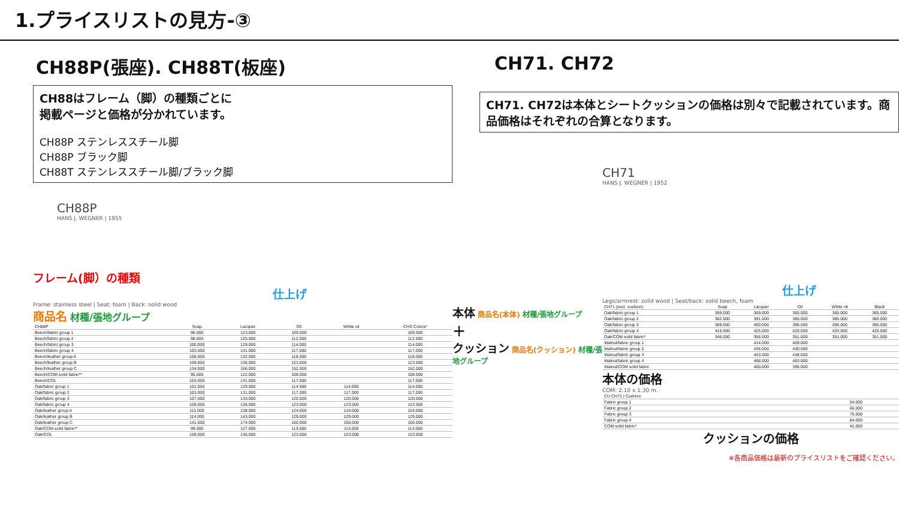1.プライスリストの見方-③
CH88P(張座). CH88T(板座)
CH88はフレーム（脚）の種類ごとに
掲載ページと価格が分かれています。
CH88P ステンレススチール脚
CH88P ブラック脚
CH88T ステンレススチール脚/ブラック脚
CH88P
HANS J. WEGNER | 1955
フレーム(脚）の種類
仕上げ
Frame: stainless steel | Seat: foam | Back: solid wood
商品名 材種/張地グループ
| CH88P | Soap | Lacquer | Oil | White oil | CHS Colors* |
| --- | --- | --- | --- | --- | --- |
| Beech/fabric group 1 | 96.000 | 123.000 | 109.000 | | 109.000 |
| Beech/fabric group 2 | 98.000 | 125.000 | 112.000 | | 112.000 |
| Beech/fabric group 3 | 100.000 | 129.000 | 114.000 | | 114.000 |
| Beech/fabric group 4 | 103.000 | 131.000 | 117.000 | | 117.000 |
| Beech/leather group A | 106.000 | 132.000 | 118.000 | | 118.000 |
| Beech/leather group B | 109.000 | 136.000 | 123.000 | | 123.000 |
| Beech/leather group C | 134.000 | 166.000 | 152.000 | | 152.000 |
| Beech/COM solid fabric** | 95.000 | 122.000 | 108.000 | | 108.000 |
| Beech/COL | 103.000 | 131.000 | 117.000 | | 117.000 |
| Oak/fabric group 1 | 101.000 | 129.000 | 114.000 | 114.000 | 114.000 |
| Oak/fabric group 2 | 103.000 | 131.000 | 117.000 | 117.000 | 117.000 |
| Oak/fabric group 3 | 107.000 | 133.000 | 120.000 | 120.000 | 120.000 |
| Oak/fabric group 4 | 109.000 | 136.000 | 123.000 | 123.000 | 123.000 |
| Oak/leather group A | 111.000 | 138.000 | 124.000 | 124.000 | 124.000 |
| Oak/leather group B | 114.000 | 143.000 | 129.000 | 129.000 | 129.000 |
| Oak/leather group C | 141.000 | 174.000 | 160.000 | 160.000 | 160.000 |
| Oak/COM solid fabric** | 99.000 | 127.000 | 113.000 | 113.000 | 113.000 |
| Oak/COL | 109.000 | 136.000 | 123.000 | 123.000 | 123.000 |
CH71. CH72
CH71. CH72は本体とシートクッションの価格は別々で記載されています。商品価格はそれぞれの合算となります。
CH71
HANS J. WEGNER | 1952
仕上げ
Legs/armrest: solid wood | Seat/back: solid beech, foam
本体 商品名(本体) 材種/張地グループ
＋
クッション 商品名(クッション) 材種/張地グループ
| CH71 (excl. cushion) | Soap | Lacquer | Oil | White oil | Black |
| --- | --- | --- | --- | --- | --- |
| Oak/fabric group 1 | 359.000 | 369.000 | 365.000 | 365.000 | 365.000 |
| Oak/fabric group 2 | 382.000 | 391.000 | 385.000 | 385.000 | 385.000 |
| Oak/fabric group 3 | 389.000 | 400.000 | 396.000 | 396.000 | 396.000 |
| Oak/fabric group 4 | 415.000 | 425.000 | 420.000 | 420.000 | 420.000 |
| Oak/COM solid fabric* | 346.000 | 356.000 | 351.000 | 351.000 | 351.000 |
| Walnut/fabric group 1 | | 414.000 | 409.000 | | |
| Walnut/fabric group 2 | | 435.000 | 430.000 | | |
| Walnut/fabric group 3 | | 443.000 | 438.000 | | |
| Walnut/fabric group 4 | | 468.000 | 463.000 | | |
| Walnut/COM solid fabric | | 400.000 | 396.000 | | |
本体の価格
COM: 2.10 x 1.30 m.
| CU CH71 / Cushion | |
| --- | --- |
| Fabric group 1 | 54.000 |
| Fabric group 2 | 66.000 |
| Fabric group 3 | 75.000 |
| Fabric group 4 | 84.000 |
| COM solid fabric* | 41.000 |
クッションの価格
※各商品価格は最新のプライスリストをご確認ください。